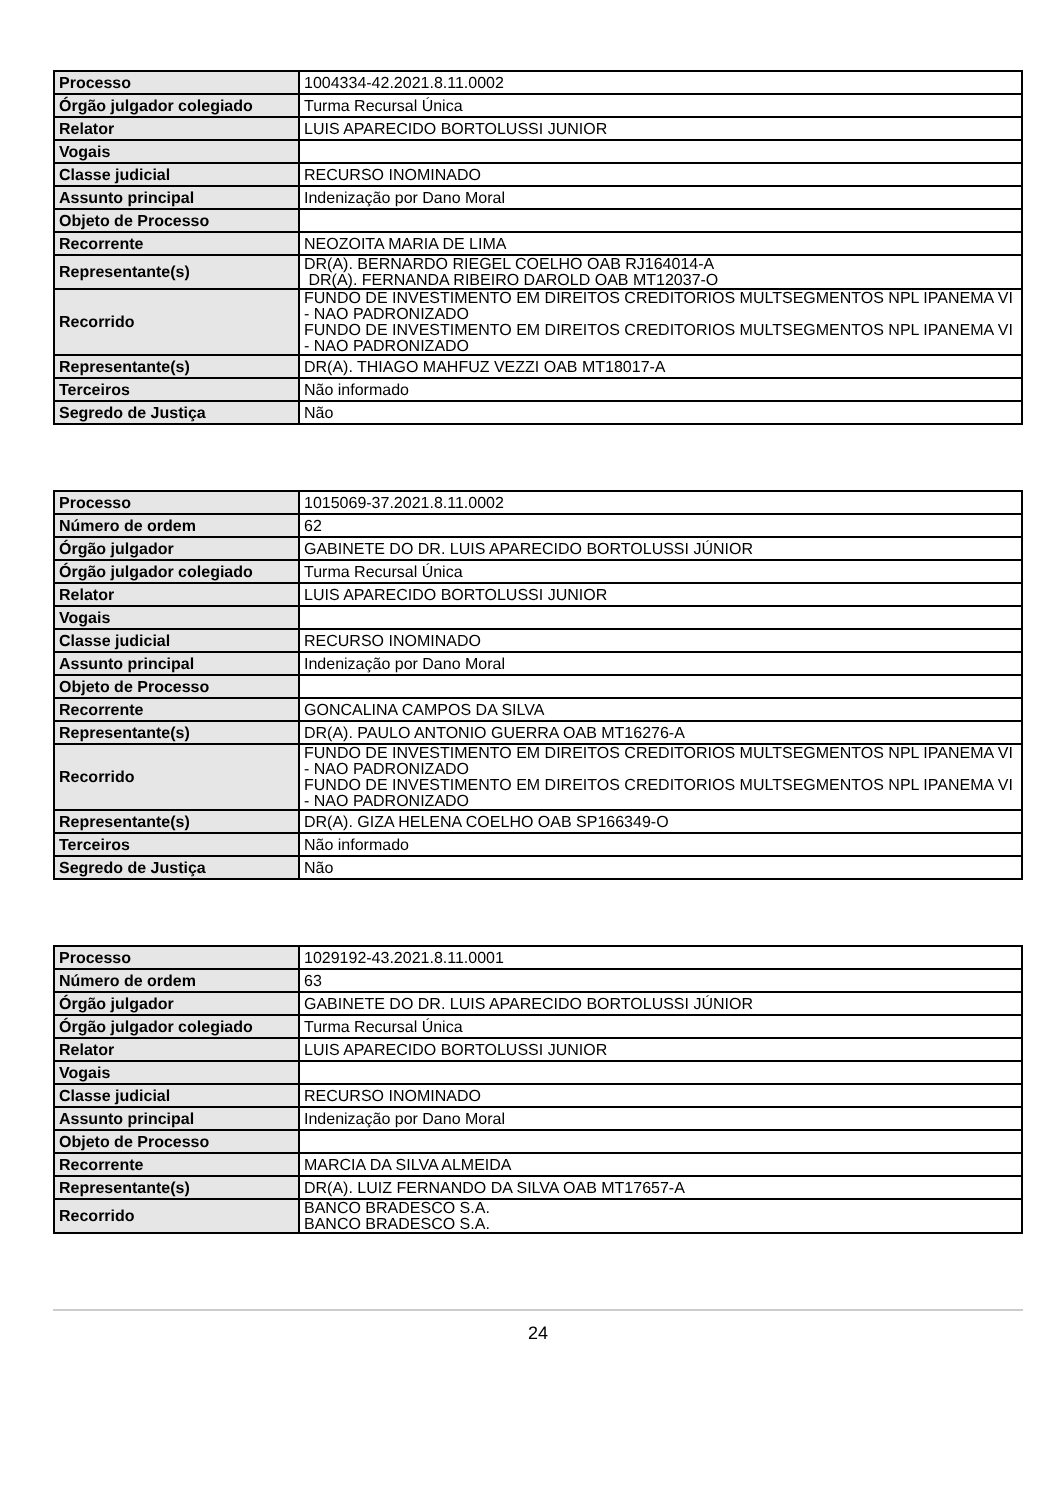| Processo | 1004334-42.2021.8.11.0002 |
| Órgão julgador colegiado | Turma Recursal Única |
| Relator | LUIS APARECIDO BORTOLUSSI JUNIOR |
| Vogais | |
| Classe judicial | RECURSO INOMINADO |
| Assunto principal | Indenização por Dano Moral |
| Objeto de Processo | |
| Recorrente | NEOZOITA MARIA DE LIMA |
| Representante(s) | DR(A). BERNARDO RIEGEL COELHO OAB RJ164014-A DR(A). FERNANDA RIBEIRO DAROLD OAB MT12037-O |
| Recorrido | FUNDO DE INVESTIMENTO EM DIREITOS CREDITORIOS MULTSEGMENTOS NPL IPANEMA VI - NAO PADRONIZADO FUNDO DE INVESTIMENTO EM DIREITOS CREDITORIOS MULTSEGMENTOS NPL IPANEMA VI - NAO PADRONIZADO |
| Representante(s) | DR(A). THIAGO MAHFUZ VEZZI OAB MT18017-A |
| Terceiros | Não informado |
| Segredo de Justiça | Não |
| Processo | 1015069-37.2021.8.11.0002 |
| Número de ordem | 62 |
| Órgão julgador | GABINETE DO DR. LUIS APARECIDO BORTOLUSSI JÚNIOR |
| Órgão julgador colegiado | Turma Recursal Única |
| Relator | LUIS APARECIDO BORTOLUSSI JUNIOR |
| Vogais | |
| Classe judicial | RECURSO INOMINADO |
| Assunto principal | Indenização por Dano Moral |
| Objeto de Processo | |
| Recorrente | GONCALINA CAMPOS DA SILVA |
| Representante(s) | DR(A). PAULO ANTONIO GUERRA OAB MT16276-A |
| Recorrido | FUNDO DE INVESTIMENTO EM DIREITOS CREDITORIOS MULTSEGMENTOS NPL IPANEMA VI - NAO PADRONIZADO FUNDO DE INVESTIMENTO EM DIREITOS CREDITORIOS MULTSEGMENTOS NPL IPANEMA VI - NAO PADRONIZADO |
| Representante(s) | DR(A). GIZA HELENA COELHO OAB SP166349-O |
| Terceiros | Não informado |
| Segredo de Justiça | Não |
| Processo | 1029192-43.2021.8.11.0001 |
| Número de ordem | 63 |
| Órgão julgador | GABINETE DO DR. LUIS APARECIDO BORTOLUSSI JÚNIOR |
| Órgão julgador colegiado | Turma Recursal Única |
| Relator | LUIS APARECIDO BORTOLUSSI JUNIOR |
| Vogais | |
| Classe judicial | RECURSO INOMINADO |
| Assunto principal | Indenização por Dano Moral |
| Objeto de Processo | |
| Recorrente | MARCIA DA SILVA ALMEIDA |
| Representante(s) | DR(A). LUIZ FERNANDO DA SILVA OAB MT17657-A |
| Recorrido | BANCO BRADESCO S.A. BANCO BRADESCO S.A. |
24